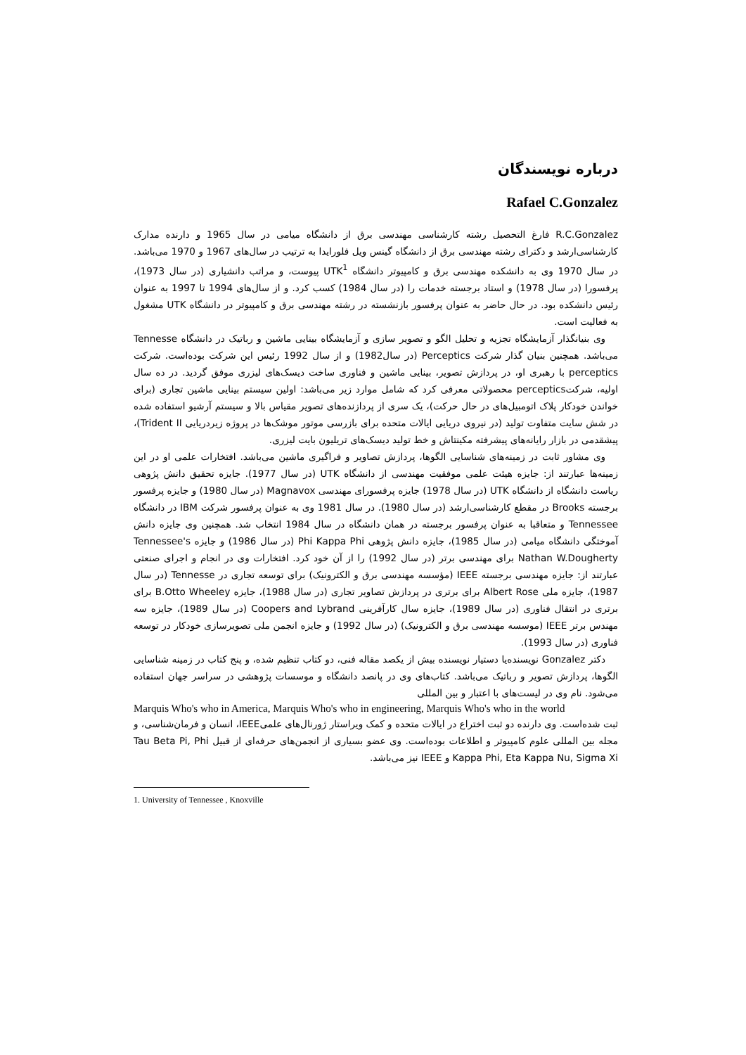درباره نویسندگان
Rafael C.Gonzalez
R.C.Gonzalez فارغ التحصیل رشته کارشناسی مهندسی برق از دانشگاه میامی در سال 1965 و دارنده مدارک کارشناسی‌ارشد و دکترای رشته مهندسی برق از دانشگاه گینس ویل فلورایدا به ترتیب در سال‌های 1967 و 1970 می‌باشد. در سال 1970 وی به دانشکده مهندسی برق و کامپیوتر دانشگاه UTK<sup>1</sup> پیوست، و مراتب دانشیاری (در سال 1973)، پرفسورا (در سال 1978) و استاد برجسته خدمات را (در سال 1984) کسب کرد. و از سال‌های 1994 تا 1997 به عنوان رئیس دانشکده بود. در حال حاضر به عنوان پرفسور بازنشسته در رشته مهندسی برق و کامپیوتر در دانشگاه UTK مشغول به فعالیت است.
وی بنیانگذار آزمایشگاه تجزیه و تحلیل الگو و تصویر سازی و آزمایشگاه بینایی ماشین و رباتیک در دانشگاه Tennesse می‌باشد. همچنین بنیان گذار شرکت Perceptics (در سال1982) و از سال 1992 رئیس این شرکت بوده‌است. شرکت perceptics با رهبری او، در پردازش تصویر، بینایی ماشین و فناوری ساخت دیسک‌های لیزری موفق گردید. در ده سال اولیه، شرکتperceptics محصولاتی معرفی کرد که شامل موارد زیر می‌باشد: اولین سیستم بینایی ماشین تجاری (برای خواندن خودکار پلاک اتومبیل‌های در حال حرکت)، یک سری از پردازنده‌های تصویر مقیاس بالا و سیستم آرشیو استفاده شده در شش سایت متفاوت تولید (در نیروی دریایی ایالات متحده برای بازرسی موتور موشک‌ها در پروژه زیردریایی Trident II)، پیشقدمی در بازار رایانه‌های پیشرفته مکینتاش و خط تولید دیسک‌های تریلیون بایت لیزری.
وی مشاور ثابت در زمینه‌های شناسایی الگوها، پردازش تصاویر و فراگیری ماشین می‌باشد. افتخارات علمی او در این زمینه‌ها عبارتند از: جایزه هیئت علمی موفقیت مهندسی از دانشگاه UTK (در سال 1977). جایزه تحقیق دانش پژوهی ریاست دانشگاه از دانشگاه UTK (در سال 1978) جایزه پرفسورای مهندسی Magnavox (در سال 1980) و جایزه پرفسور برجسته Brooks در مقطع کارشناسی‌ارشد (در سال 1980). در سال 1981 وی به عنوان پرفسور شرکت IBM در دانشگاه Tennessee و متعاقبا به عنوان پرفسور برجسته در همان دانشگاه در سال 1984 انتخاب شد. همچنین وی جایزه دانش آموختگی دانشگاه میامی (در سال 1985)، جایزه دانش پژوهی Phi Kappa Phi (در سال 1986) و جایزه Tennessee's Nathan W.Dougherty برای مهندسی برتر (در سال 1992) را از آن خود کرد. افتخارات وی در انجام و اجرای صنعتی عبارتند از: جایزه مهندسی برجسته IEEE (مؤسسه مهندسی برق و الکترونیک) برای توسعه تجاری در Tennesse (در سال 1987)، جایزه ملی Albert Rose برای برتری در پردازش تصاویر تجاری (در سال 1988)، جایزه B.Otto Wheeley برای برتری در انتقال فناوری (در سال 1989)، جایزه سال کارآفرینی Coopers and Lybrand (در سال 1989)، جایزه سه مهندس برتر IEEE (موسسه مهندسی برق و الکترونیک) (در سال 1992) و جایزه انجمن ملی تصویرسازی خودکار در توسعه فناوری (در سال 1993).
دکتر Gonzalez نویسنده‌یا دستیار نویسنده بیش از یکصد مقاله فنی، دو کتاب تنظیم شده، و پنج کتاب در زمینه شناسایی الگوها، پردازش تصویر و رباتیک می‌باشد. کتاب‌های وی در پانصد دانشگاه و موسسات پژوهشی در سراسر جهان استفاده می‌شود. نام وی در لیست‌های با اعتبار و بین المللی
Marquis Who's who in America, Marquis Who's who in engineering, Marquis Who's who in the world
ثبت شده‌است. وی دارنده دو ثبت اختراع در ایالات متحده و کمک ویراستار ژورنال‌های علمیIEEE، انسان و فرمان‌شناسی، و مجله بین المللی علوم کامپیوتر و اطلاعات بوده‌است. وی عضو بسیاری از انجمن‌های حرفه‌ای از قبیل Tau Beta Pi, Phi Kappa Phi, Eta Kappa Nu, Sigma Xi و IEEE نیز می‌باشد.
1. University of Tennessee , Knoxville